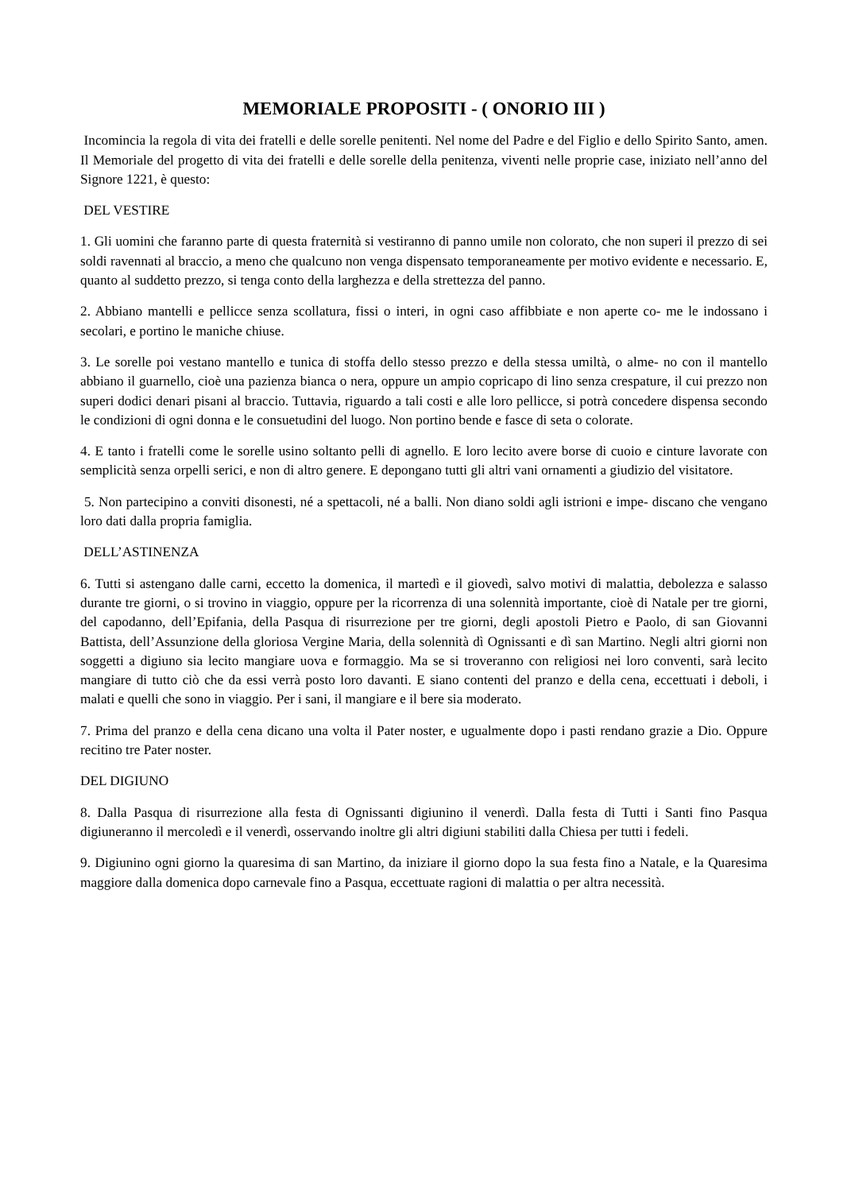MEMORIALE PROPOSITI - ( ONORIO III )
Incomincia la regola di vita dei fratelli e delle sorelle penitenti. Nel nome del Padre e del Figlio e dello Spirito Santo, amen. Il Memoriale del progetto di vita dei fratelli e delle sorelle della penitenza, viventi nelle proprie case, iniziato nell’anno del Signore 1221, è questo:
DEL VESTIRE
1. Gli uomini che faranno parte di questa fraternità si vestiranno di panno umile non colorato, che non superi il prezzo di sei soldi ravennati al braccio, a meno che qualcuno non venga dispensato temporaneamente per motivo evidente e necessario. E, quanto al suddetto prezzo, si tenga conto della larghezza e della strettezza del panno.
2. Abbiano mantelli e pellicce senza scollatura, fissi o interi, in ogni caso affibbiate e non aperte co- me le indossano i secolari, e portino le maniche chiuse.
3. Le sorelle poi vestano mantello e tunica di stoffa dello stesso prezzo e della stessa umiltà, o alme- no con il mantello abbiano il guarnello, cioè una pazienza bianca o nera, oppure un ampio copricapo di lino senza crespature, il cui prezzo non superi dodici denari pisani al braccio. Tuttavia, riguardo a tali costi e alle loro pellicce, si potrà concedere dispensa secondo le condizioni di ogni donna e le consuetudini del luogo. Non portino bende e fasce di seta o colorate.
4. E tanto i fratelli come le sorelle usino soltanto pelli di agnello. E loro lecito avere borse di cuoio e cinture lavorate con semplicità senza orpelli serici, e non di altro genere. E depongano tutti gli altri vani ornamenti a giudizio del visitatore.
5. Non partecipino a conviti disonesti, né a spettacoli, né a balli. Non diano soldi agli istrioni e impe- discano che vengano loro dati dalla propria famiglia.
DELL’ASTINENZA
6. Tutti si astengano dalle carni, eccetto la domenica, il martedì e il giovedì, salvo motivi di malattia, debolezza e salasso durante tre giorni, o si trovino in viaggio, oppure per la ricorrenza di una solennità importante, cioè di Natale per tre giorni, del capodanno, dell’Epifania, della Pasqua di risurrezione per tre giorni, degli apostoli Pietro e Paolo, di san Giovanni Battista, dell’Assunzione della gloriosa Vergine Maria, della solennità dì Ognissanti e dì san Martino. Negli altri giorni non soggetti a digiuno sia lecito mangiare uova e formaggio. Ma se si troveranno con religiosi nei loro conventi, sarà lecito mangiare di tutto ciò che da essi verrà posto loro davanti. E siano contenti del pranzo e della cena, eccettuati i deboli, i malati e quelli che sono in viaggio. Per i sani, il mangiare e il bere sia moderato.
7. Prima del pranzo e della cena dicano una volta il Pater noster, e ugualmente dopo i pasti rendano grazie a Dio. Oppure recitino tre Pater noster.
DEL DIGIUNO
8. Dalla Pasqua di risurrezione alla festa di Ognissanti digiunino il venerdì. Dalla festa di Tutti i Santi fino Pasqua digiuneranno il mercoledì e il venerdì, osservando inoltre gli altri digiuni stabiliti dalla Chiesa per tutti i fedeli.
9. Digiunino ogni giorno la quaresima di san Martino, da iniziare il giorno dopo la sua festa fino a Natale, e la Quaresima maggiore dalla domenica dopo carnevale fino a Pasqua, eccettuate ragioni di malattia o per altra necessità.